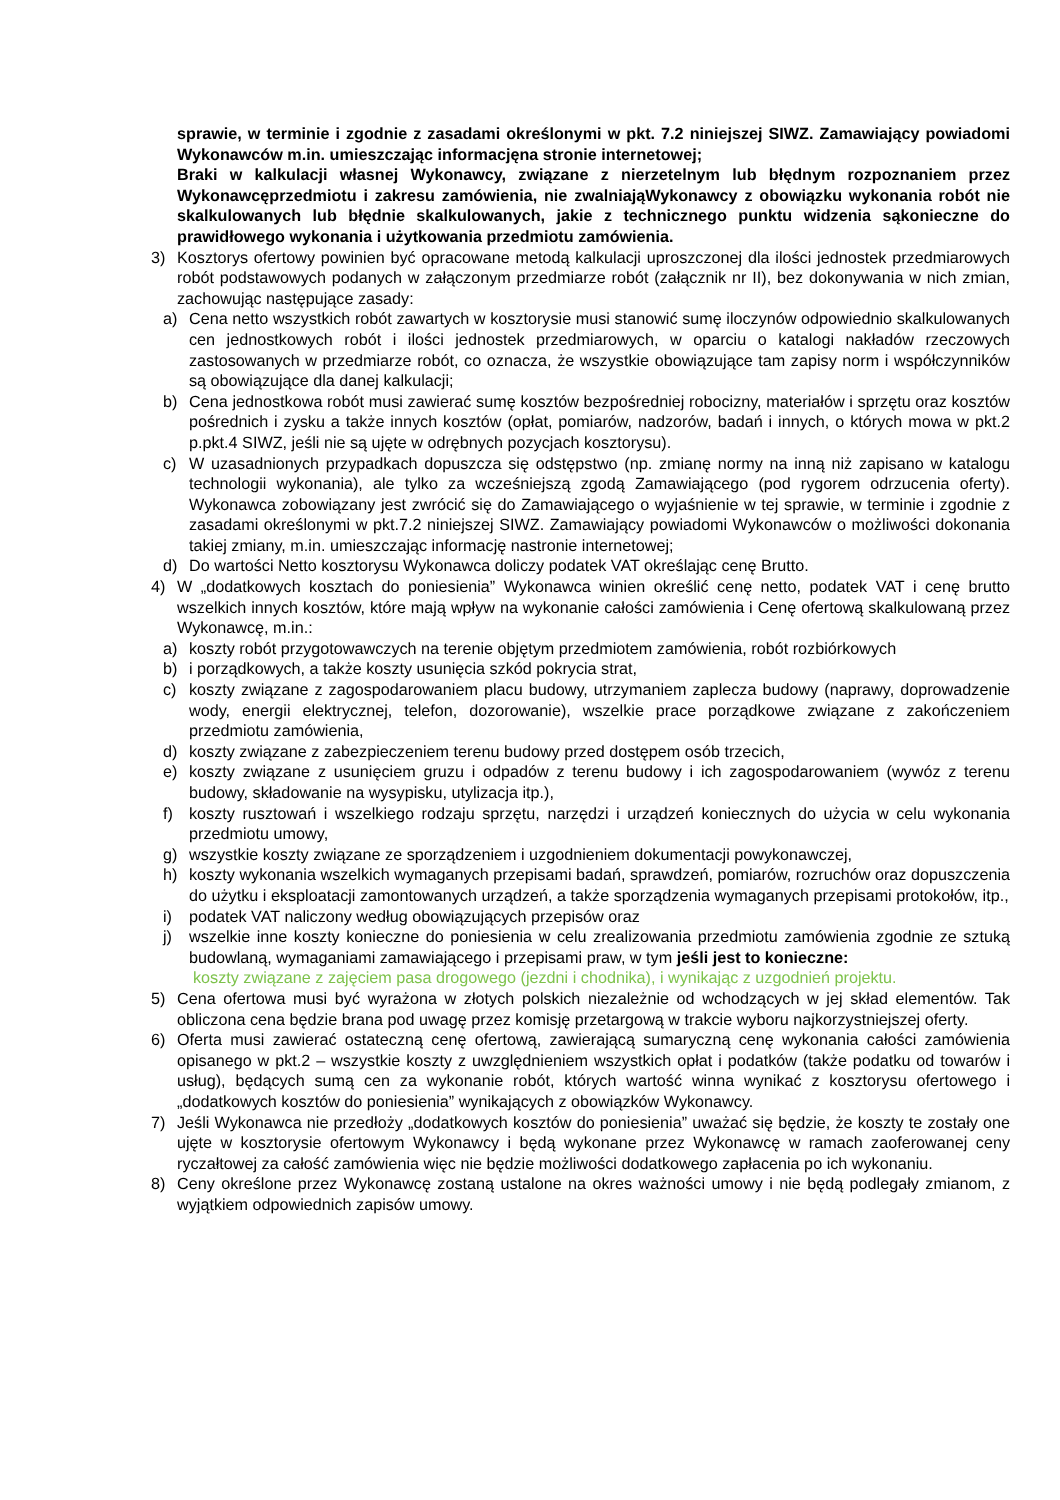sprawie, w terminie i zgodnie z zasadami określonymi w pkt. 7.2 niniejszej SIWZ. Zamawiający powiadomi Wykonawców m.in. umieszczając informacjęna stronie internetowej;
Braki w kalkulacji własnej Wykonawcy, związane z nierzetelnym lub błędnym rozpoznaniem przez Wykonawcęprzedmiotu i zakresu zamówienia, nie zwalniająWykonawcy z obowiązku wykonania robót nie skalkulowanych lub błędnie skalkulowanych, jakie z technicznego punktu widzenia sąkonieczne do prawidłowego wykonania i użytkowania przedmiotu zamówienia.
3) Kosztorys ofertowy powinien być opracowane metodą kalkulacji uproszczonej dla ilości jednostek przedmiarowych robót podstawowych podanych w załączonym przedmiarze robót (załącznik nr II), bez dokonywania w nich zmian, zachowując następujące zasady:
a) Cena netto wszystkich robót zawartych w kosztorysie musi stanowić sumę iloczynów odpowiednio skalkulowanych cen jednostkowych robót i ilości jednostek przedmiarowych, w oparciu o katalogi nakładów rzeczowych zastosowanych w przedmiarze robót, co oznacza, że wszystkie obowiązujące tam zapisy norm i współczynników są obowiązujące dla danej kalkulacji;
b) Cena jednostkowa robót musi zawierać sumę kosztów bezpośredniej robocizny, materiałów i sprzętu oraz kosztów pośrednich i zysku a także innych kosztów (opłat, pomiarów, nadzorów, badań i innych, o których mowa w pkt.2 p.pkt.4 SIWZ, jeśli nie są ujęte w odrębnych pozycjach kosztorysu).
c) W uzasadnionych przypadkach dopuszcza się odstępstwo (np. zmianę normy na inną niż zapisano w katalogu technologii wykonania), ale tylko za wcześniejszą zgodą Zamawiającego (pod rygorem odrzucenia oferty). Wykonawca zobowiązany jest zwrócić się do Zamawiającego o wyjaśnienie w tej sprawie, w terminie i zgodnie z zasadami określonymi w pkt.7.2 niniejszej SIWZ. Zamawiający powiadomi Wykonawców o możliwości dokonania takiej zmiany, m.in. umieszczając informację nastronie internetowej;
d) Do wartości Netto kosztorysu Wykonawca doliczy podatek VAT określając cenę Brutto.
4) W „dodatkowych kosztach do poniesienia” Wykonawca winien określić cenę netto, podatek VAT i cenę brutto wszelkich innych kosztów, które mają wpływ na wykonanie całości zamówienia i Cenę ofertową skalkulowaną przez Wykonawcę, m.in.:
a) koszty robót przygotowawczych na terenie objętym przedmiotem zamówienia, robót rozbiórkowych
b) i porządkowych, a także koszty usunięcia szkód pokrycia strat,
c) koszty związane z zagospodarowaniem placu budowy, utrzymaniem zaplecza budowy (naprawy, doprowadzenie wody, energii elektrycznej, telefon, dozorowanie), wszelkie prace porządkowe związane z zakończeniem przedmiotu zamówienia,
d) koszty związane z zabezpieczeniem terenu budowy przed dostępem osób trzecich,
e) koszty związane z usunięciem gruzu i odpadów z terenu budowy i ich zagospodarowaniem (wywóz z terenu budowy, składowanie na wysypisku, utylizacja itp.),
f) koszty rusztowań i wszelkiego rodzaju sprzętu, narzędzi i urządzeń koniecznych do użycia w celu wykonania przedmiotu umowy,
g) wszystkie koszty związane ze sporządzeniem i uzgodnieniem dokumentacji powykonawczej,
h) koszty wykonania wszelkich wymaganych przepisami badań, sprawdzeń, pomiarów, rozruchów oraz dopuszczenia do użytku i eksploatacji zamontowanych urządzeń, a także sporządzenia wymaganych przepisami protokołów, itp.,
i) podatek VAT naliczony według obowiązujących przepisów oraz
j) wszelkie inne koszty konieczne do poniesienia w celu zrealizowania przedmiotu zamówienia zgodnie ze sztuką budowlaną, wymaganiami zamawiającego i przepisami praw, w tym jeśli jest to konieczne:
koszty związane z zajęciem pasa drogowego (jezdni i chodnika), i wynikając z uzgodnień projektu.
5) Cena ofertowa musi być wyrażona w złotych polskich niezależnie od wchodzących w jej skład elementów. Tak obliczona cena będzie brana pod uwagę przez komisję przetargową w trakcie wyboru najkorzystniejszej oferty.
6) Oferta musi zawierać ostateczną cenę ofertową, zawierającą sumaryczną cenę wykonania całości zamówienia opisanego w pkt.2 – wszystkie koszty z uwzględnieniem wszystkich opłat i podatków (także podatku od towarów i usług), będących sumą cen za wykonanie robót, których wartość winna wynikać z kosztorysu ofertowego i „dodatkowych kosztów do poniesienia” wynikających z obowiązków Wykonawcy.
7) Jeśli Wykonawca nie przedłoży „dodatkowych kosztów do poniesienia” uważać się będzie, że koszty te zostały one ujęte w kosztorysie ofertowym Wykonawcy i będą wykonane przez Wykonawcę w ramach zaoferowanej ceny ryczałtowej za całość zamówienia więc nie będzie możliwości dodatkowego zapłacenia po ich wykonaniu.
8) Ceny określone przez Wykonawcę zostaną ustalone na okres ważności umowy i nie będą podlegały zmianom, z wyjątkiem odpowiednich zapisów umowy.